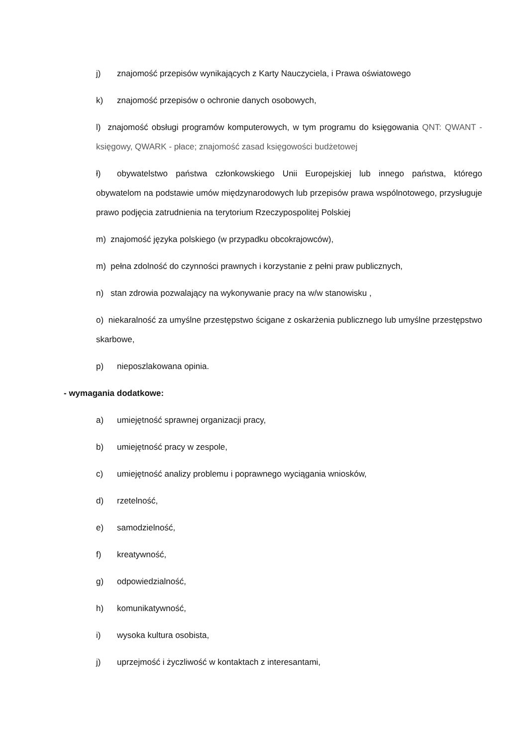j) znajomość przepisów wynikających z Karty Nauczyciela, i Prawa oświatowego
k) znajomość przepisów o ochronie danych osobowych,
l) znajomość obsługi programów komputerowych, w tym programu do księgowania QNT: QWANT - księgowy, QWARK - płace; znajomość zasad księgowości budżetowej
ł) obywatelstwo państwa członkowskiego Unii Europejskiej lub innego państwa, którego obywatelom na podstawie umów międzynarodowych lub przepisów prawa wspólnotowego, przysługuje prawo podjęcia zatrudnienia na terytorium Rzeczypospolitej Polskiej
m) znajomość języka polskiego (w przypadku obcokrajowców),
m) pełna zdolność do czynności prawnych i korzystanie z pełni praw publicznych,
n) stan zdrowia pozwalający na wykonywanie pracy na w/w stanowisku ,
o) niekaralność za umyślne przestępstwo ścigane z oskarżenia publicznego lub umyślne przestępstwo skarbowe,
p) nieposzlakowana opinia.
- wymagania dodatkowe:
a) umiejętność sprawnej organizacji pracy,
b) umiejętność pracy w zespole,
c) umiejętność analizy problemu i poprawnego wyciągania wniosków,
d) rzetelność,
e) samodzielność,
f) kreatywność,
g) odpowiedzialność,
h) komunikatywność,
i) wysoka kultura osobista,
j) uprzejmość i życzliwość w kontaktach z interesantami,